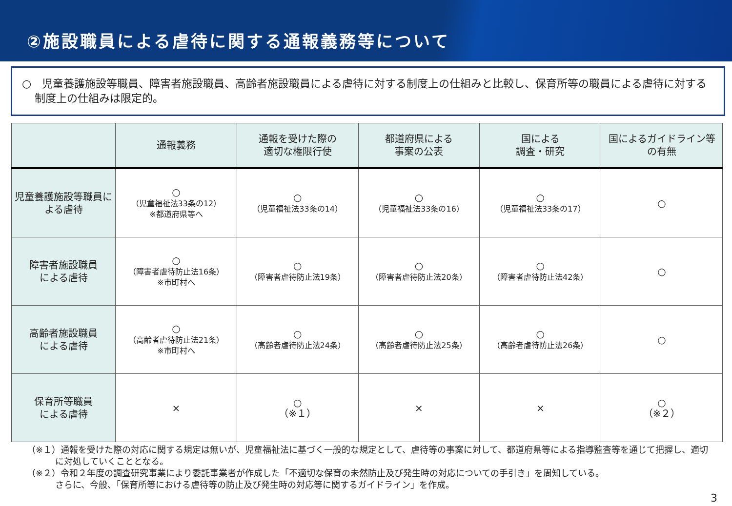②施設職員による虐待に関する通報義務等について
○　児童養護施設等職員、障害者施設職員、高齢者施設職員による虐待に対する制度上の仕組みと比較し、保育所等の職員による虐待に対する制度上の仕組みは限定的。
| | 通報義務 | 通報を受けた際の 適切な権限行使 | 都道府県による 事案の公表 | 国による 調査・研究 | 国によるガイドライン等 の有無 |
| --- | --- | --- | --- | --- | --- |
| 児童養護施設等職員による虐待 | ○ （児童福祉法33条の12） ※都道府県等へ | ○ （児童福祉法33条の14） | ○ （児童福祉法33条の16） | ○ （児童福祉法33条の17） | ○ |
| 障害者施設職員 による虐待 | ○ （障害者虐待防止法16条） ※市町村へ | ○ （障害者虐待防止法19条） | ○ （障害者虐待防止法20条） | ○ （障害者虐待防止法42条） | ○ |
| 高齢者施設職員 による虐待 | ○ （高齢者虐待防止法21条） ※市町村へ | ○ （高齢者虐待防止法24条） | ○ （高齢者虐待防止法25条） | ○ （高齢者虐待防止法26条） | ○ |
| 保育所等職員 による虐待 | × | ○ （※１） | × | × | ○ （※２） |
（※１）通報を受けた際の対応に関する規定は無いが、児童福祉法に基づく一般的な規定として、虐待等の事案に対して、都道府県等による指導監査等を通じて把握し、適切に対処していくこととなる。
（※２）令和２年度の調査研究事業により委託事業者が作成した「不適切な保育の未然防止及び発生時の対応についての手引き」を周知している。
さらに、今般、「保育所等における虐待等の防止及び発生時の対応等に関するガイドライン」を作成。
3